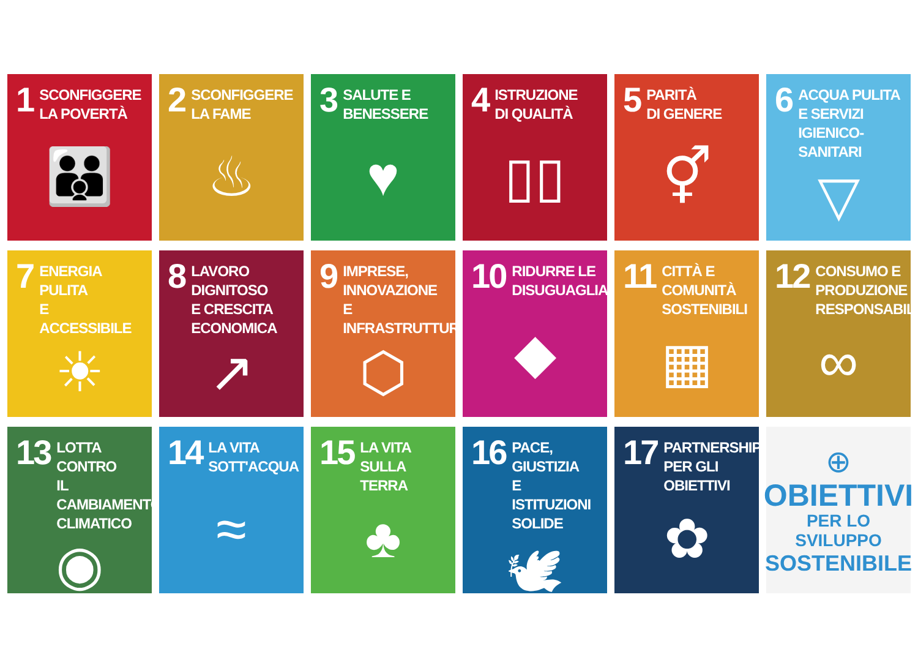1 SCONFIGGERE
LA POVERTÀ
👪
2 SCONFIGGERE
LA FAME
♨
3 SALUTE E
BENESSERE
♥
4 ISTRUZIONE
DI QUALITÀ
▯▯
5 PARITÀ
DI GENERE
⚥
6 ACQUA PULITA
E SERVIZI
IGIENICO-SANITARI
▽
7 ENERGIA PULITA
E ACCESSIBILE
☀
8 LAVORO DIGNITOSO
E CRESCITA
ECONOMICA
↗
9 IMPRESE,
INNOVAZIONE
E INFRASTRUTTURE
⬡
10 RIDURRE LE
DISUGUAGLIANZE
◆
11 CITTÀ E COMUNITÀ
SOSTENIBILI
▦
12 CONSUMO E
PRODUZIONE
RESPONSABILI
∞
13 LOTTA CONTRO
IL CAMBIAMENTO
CLIMATICO
◉
14 LA VITA
SOTT'ACQUA
≈
15 LA VITA
SULLA TERRA
♣
16 PACE, GIUSTIZIA
E ISTITUZIONI
SOLIDE
🕊
17 PARTNERSHIP
PER GLI OBIETTIVI
✿
⊕
OBIETTIVI
PER LO SVILUPPO
SOSTENIBILE